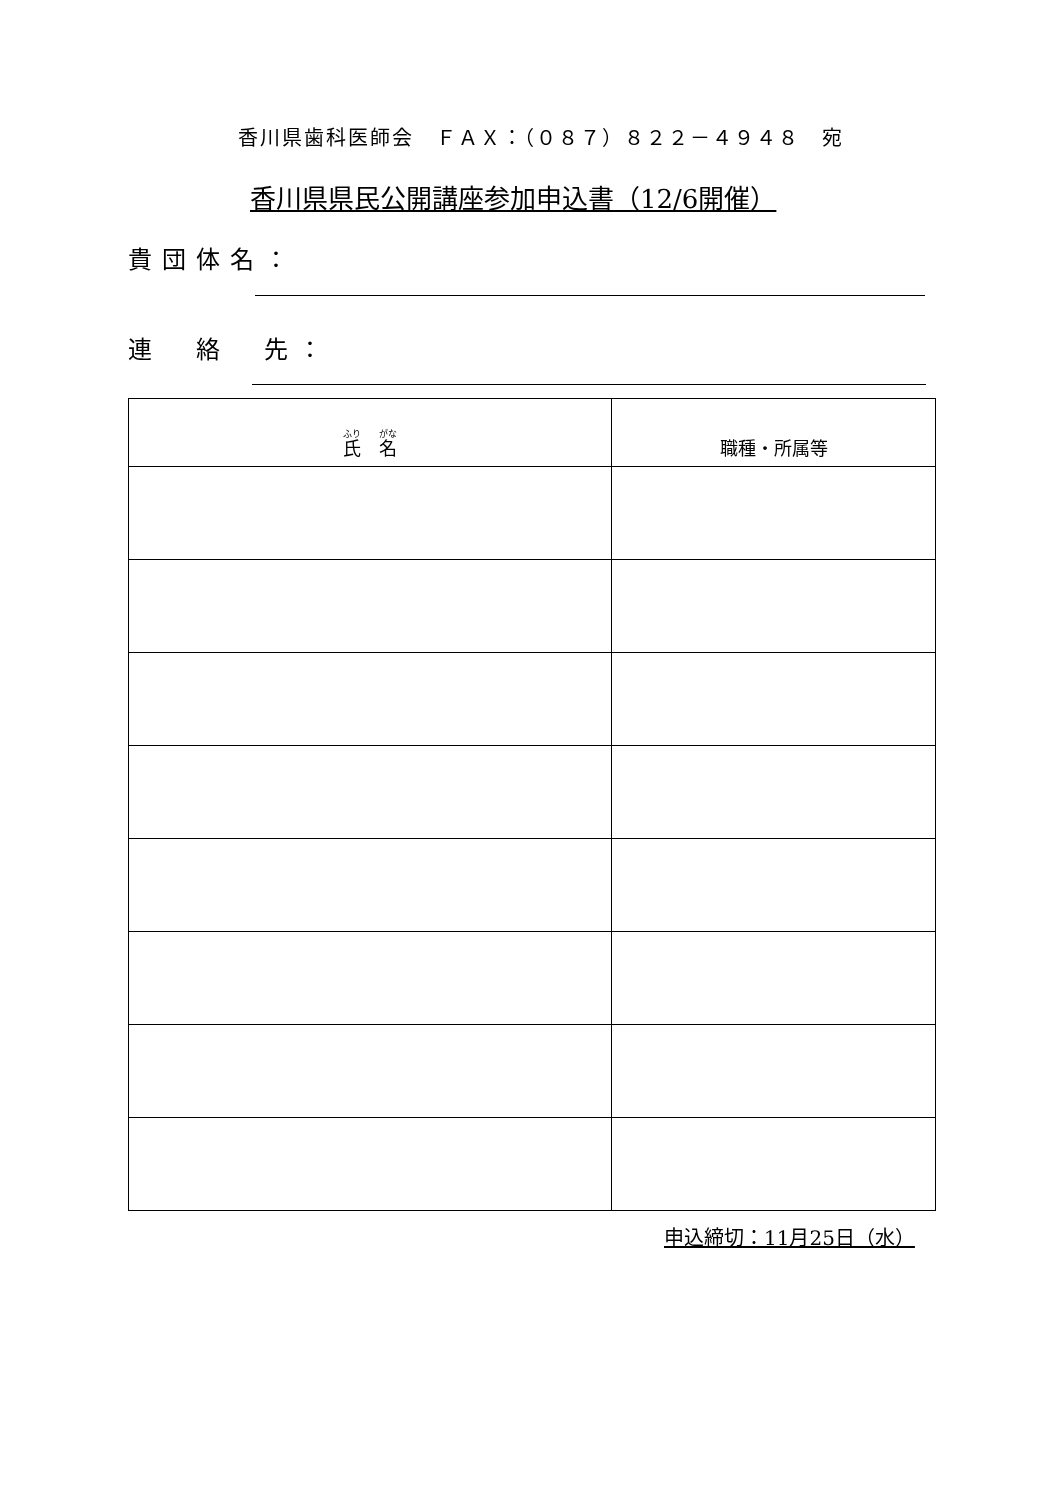香川県歯科医師会　ＦＡＸ：（０８７）８２２－４９４８　宛
香川県県民公開講座参加申込書（12/6開催）
貴団体名：
連　絡　先：
| 氏 名 | 職種・所属等 |
| --- | --- |
申込締切：11月25日（水）